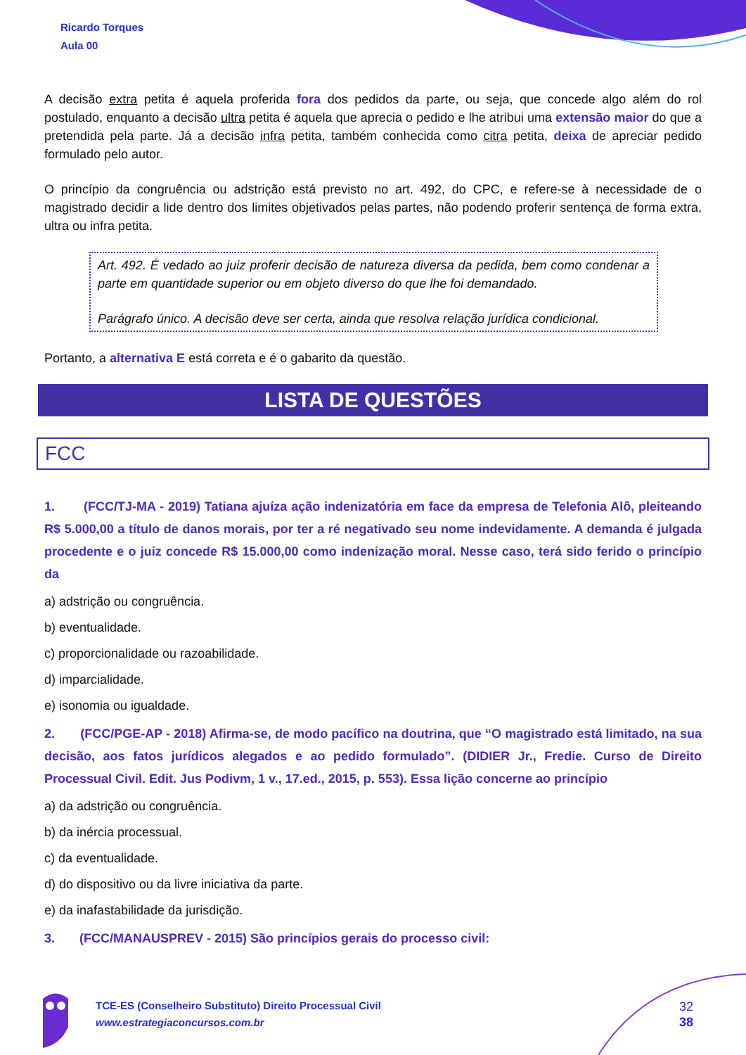Ricardo Torques
Aula 00
A decisão extra petita é aquela proferida fora dos pedidos da parte, ou seja, que concede algo além do rol postulado, enquanto a decisão ultra petita é aquela que aprecia o pedido e lhe atribui uma extensão maior do que a pretendida pela parte. Já a decisão infra petita, também conhecida como citra petita, deixa de apreciar pedido formulado pelo autor.
O princípio da congruência ou adstrição está previsto no art. 492, do CPC, e refere-se à necessidade de o magistrado decidir a lide dentro dos limites objetivados pelas partes, não podendo proferir sentença de forma extra, ultra ou infra petita.
Art. 492. É vedado ao juiz proferir decisão de natureza diversa da pedida, bem como condenar a parte em quantidade superior ou em objeto diverso do que lhe foi demandado.
Parágrafo único. A decisão deve ser certa, ainda que resolva relação jurídica condicional.
Portanto, a alternativa E está correta e é o gabarito da questão.
LISTA DE QUESTÕES
FCC
1. (FCC/TJ-MA - 2019) Tatiana ajuíza ação indenizatória em face da empresa de Telefonia Alô, pleiteando R$ 5.000,00 a título de danos morais, por ter a ré negativado seu nome indevidamente. A demanda é julgada procedente e o juiz concede R$ 15.000,00 como indenização moral. Nesse caso, terá sido ferido o princípio da
a) adstrição ou congruência.
b) eventualidade.
c) proporcionalidade ou razoabilidade.
d) imparcialidade.
e) isonomia ou igualdade.
2. (FCC/PGE-AP - 2018) Afirma-se, de modo pacífico na doutrina, que “O magistrado está limitado, na sua decisão, aos fatos jurídicos alegados e ao pedido formulado”. (DIDIER Jr., Fredie. Curso de Direito Processual Civil. Edit. Jus Podivm, 1 v., 17.ed., 2015, p. 553). Essa lição concerne ao princípio
a) da adstrição ou congruência.
b) da inércia processual.
c) da eventualidade.
d) do dispositivo ou da livre iniciativa da parte.
e) da inafastabilidade da jurisdição.
3. (FCC/MANAUSPREV - 2015) São princípios gerais do processo civil:
TCE-ES (Conselheiro Substituto) Direito Processual Civil
www.estrategiaconcursos.com.br
32
38